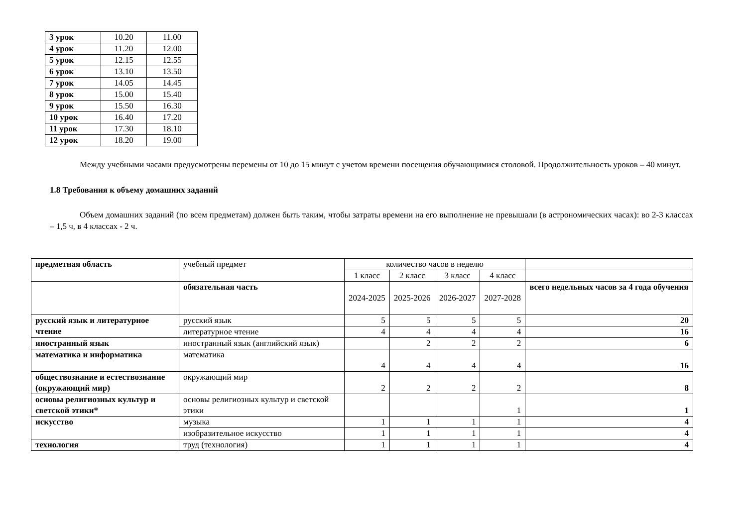| 3 урок | 10.20 | 11.00 |
| 4 урок | 11.20 | 12.00 |
| 5 урок | 12.15 | 12.55 |
| 6 урок | 13.10 | 13.50 |
| 7 урок | 14.05 | 14.45 |
| 8 урок | 15.00 | 15.40 |
| 9 урок | 15.50 | 16.30 |
| 10 урок | 16.40 | 17.20 |
| 11 урок | 17.30 | 18.10 |
| 12 урок | 18.20 | 19.00 |
Между учебными часами предусмотрены перемены от 10 до 15 минут с учетом времени посещения обучающимися столовой. Продолжительность уроков – 40 минут.
1.8 Требования к объему домашних заданий
Объем домашних заданий (по всем предметам) должен быть таким, чтобы затраты времени на его выполнение не превышали (в астрономических часах): во 2-3 классах – 1,5 ч, в 4 классах - 2 ч.
| предметная область | учебный предмет | количество часов в неделю | | | | |
| | | 1 класс | 2 класс | 3 класс | 4 класс | |
| | обязательная часть | 2024-2025 | 2025-2026 | 2026-2027 | 2027-2028 | всего недельных часов за 4 года обучения |
| русский язык и литературное чтение | русский язык | 5 | 5 | 5 | 5 | 20 |
| | литературное чтение | 4 | 4 | 4 | 4 | 16 |
| иностранный язык | иностранный язык (английский язык) | | 2 | 2 | 2 | 6 |
| математика и информатика | математика | 4 | 4 | 4 | 4 | 16 |
| обществознание и естествознание (окружающий мир) | окружающий мир | 2 | 2 | 2 | 2 | 8 |
| основы религиозных культур и светской этики* | основы религиозных культур и светской этики | | | | 1 | 1 |
| искусство | музыка | 1 | 1 | 1 | 1 | 4 |
| | изобразительное искусство | 1 | 1 | 1 | 1 | 4 |
| технология | труд (технология) | 1 | 1 | 1 | 1 | 4 |